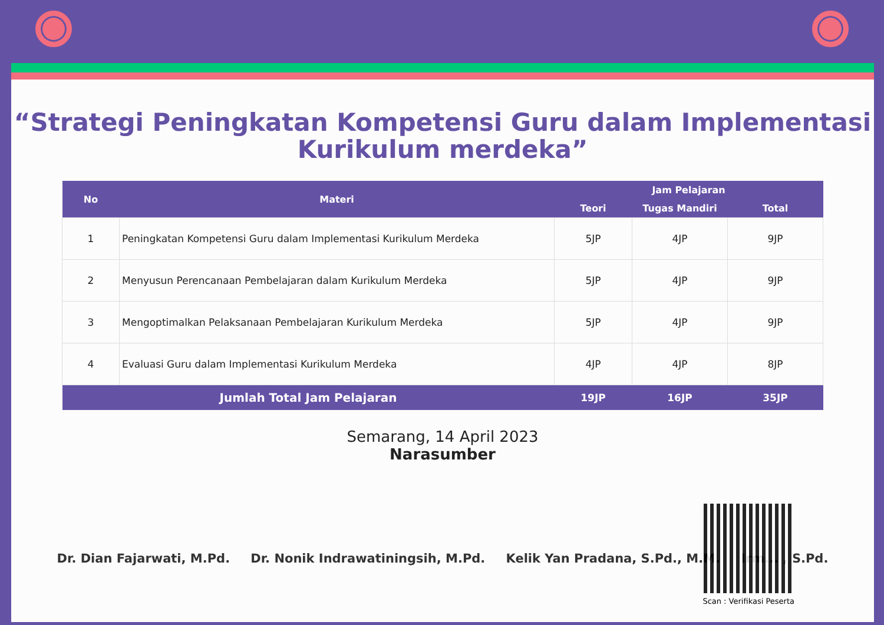“Strategi Peningkatan Kompetensi Guru dalam Implementasi Kurikulum merdeka”
| No | Materi | Jam Pelajaran | | |
| --- | --- | --- | --- | --- |
| | | Teori | Tugas Mandiri | Total |
| 1 | Peningkatan Kompetensi Guru dalam Implementasi Kurikulum Merdeka | 5JP | 4JP | 9JP |
| 2 | Menyusun Perencanaan Pembelajaran dalam Kurikulum Merdeka | 5JP | 4JP | 9JP |
| 3 | Mengoptimalkan Pelaksanaan Pembelajaran Kurikulum Merdeka | 5JP | 4JP | 9JP |
| 4 | Evaluasi Guru dalam Implementasi Kurikulum Merdeka | 4JP | 4JP | 8JP |
| Jumlah Total Jam Pelajaran | | 19JP | 16JP | 35JP |
Semarang, 14 April 2023
Narasumber
Dr. Dian Fajarwati, M.Pd. Dr. Nonik Indrawatiningsih, M.Pd. Kelik Yan Pradana, S.Pd., M.M. Irm... , S.Pd.
Scan : Verifikasi Peserta